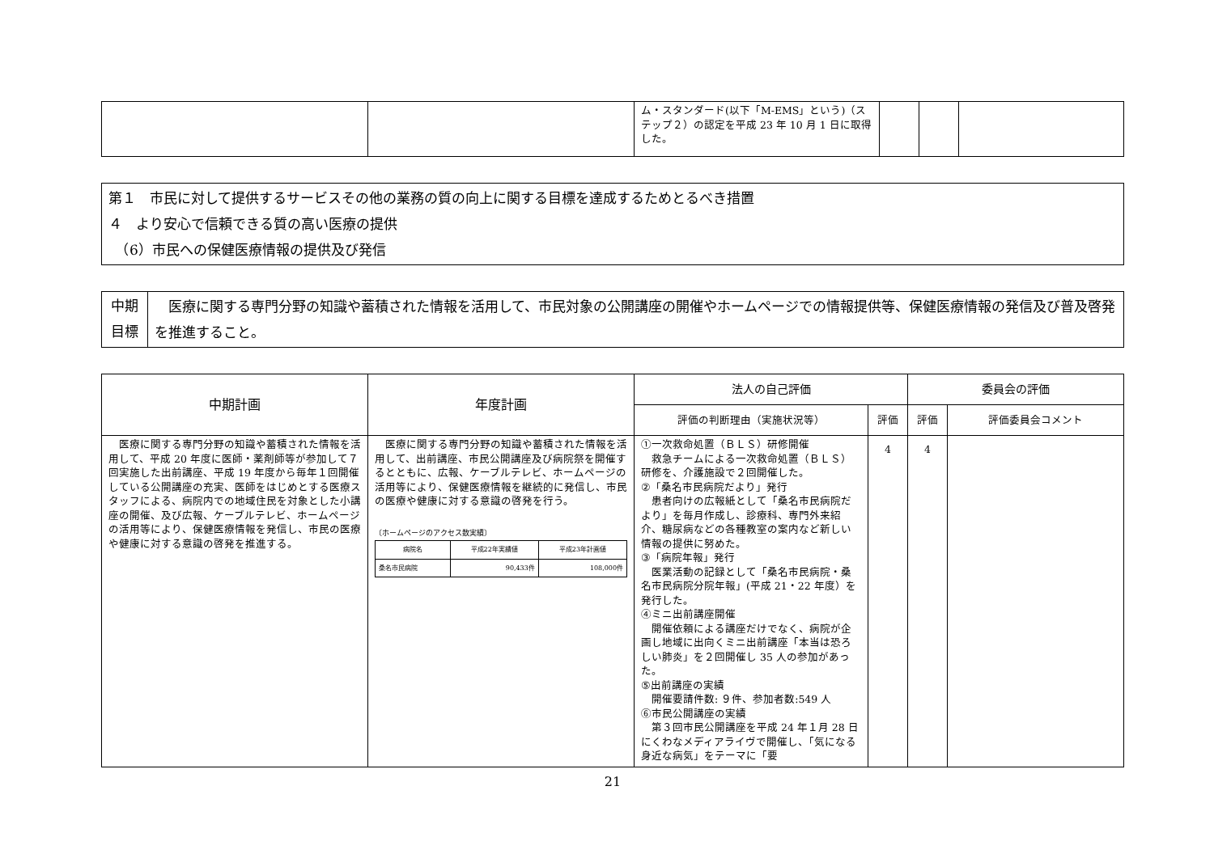| | | ム・スタンダード(以下「M-EMS」という)（ステップ２）の認定を平成 23 年 10 月 1 日に取得した。 | | | |
第１　市民に対して提供するサービスその他の業務の質の向上に関する目標を達成するためとるべき措置
４　より安心で信頼できる質の高い医療の提供
　（6）市民への保健医療情報の提供及び発信
| 中期 目標 | 医療に関する専門分野の知識や蓄積された情報を活用して、市民対象の公開講座の開催やホームページでの情報提供等、保健医療情報の発信及び普及啓発を推進すること。 |
| 中期計画 | 年度計画 | 法人の自己評価 | | 委員会の評価 | |
| --- | --- | --- | --- | --- | --- |
| | | 評価の判断理由（実施状況等） | 評価 | 評価 | 評価委員会コメント |
| 医療に関する専門分野の知識や蓄積された情報を活用して、平成 20 年度に医師・薬剤師等が参加して７回実施した出前講座、平成 19 年度から毎年１回開催している公開講座の充実、医師をはじめとする医療スタッフによる、病院内での地域住民を対象とした小講座の開催、及び広報、ケーブルテレビ、ホームページの活用等により、保健医療情報を発信し、市民の医療や健康に対する意識の啓発を推進する。 | 医療に関する専門分野の知識や蓄積された情報を活用して、出前講座、市民公開講座及び病院祭を開催するとともに、広報、ケーブルテレビ、ホームページの活用等により、保健医療情報を継続的に発信し、市民の医療や健康に対する意識の啓発を行う。 〔ホームページのアクセス数実績〕 / 病院名 / 平成22年実績値 / 平成23年計画値 / / --- / --- / --- / / 桑名市民病院 / 90,433件 / 108,000件 / | ①一次救命処置（ＢＬＳ）研修開催 救急チームによる一次救命処置（ＢＬＳ）研修を、介護施設で２回開催した。 ②「桑名市民病院だより」発行 患者向けの広報紙として「桑名市民病院だより」を毎月作成し、診療科、専門外来紹介、糖尿病などの各種教室の案内など新しい情報の提供に努めた。 ③「病院年報」発行 医業活動の記録として「桑名市民病院・桑名市民病院分院年報」(平成 21・22 年度）を発行した。 ④ミニ出前講座開催 開催依頼による講座だけでなく、病院が企画し地域に出向くミニ出前講座「本当は恐ろしい肺炎」を２回開催し 35 人の参加があった。 ⑤出前講座の実績 開催要請件数: ９件、参加者数:549 人 ⑥市民公開講座の実績 第３回市民公開講座を平成 24 年１月 28 日にくわなメディアライヴで開催し、「気になる身近な病気」をテーマに「要 | 4 | 4 | |
21